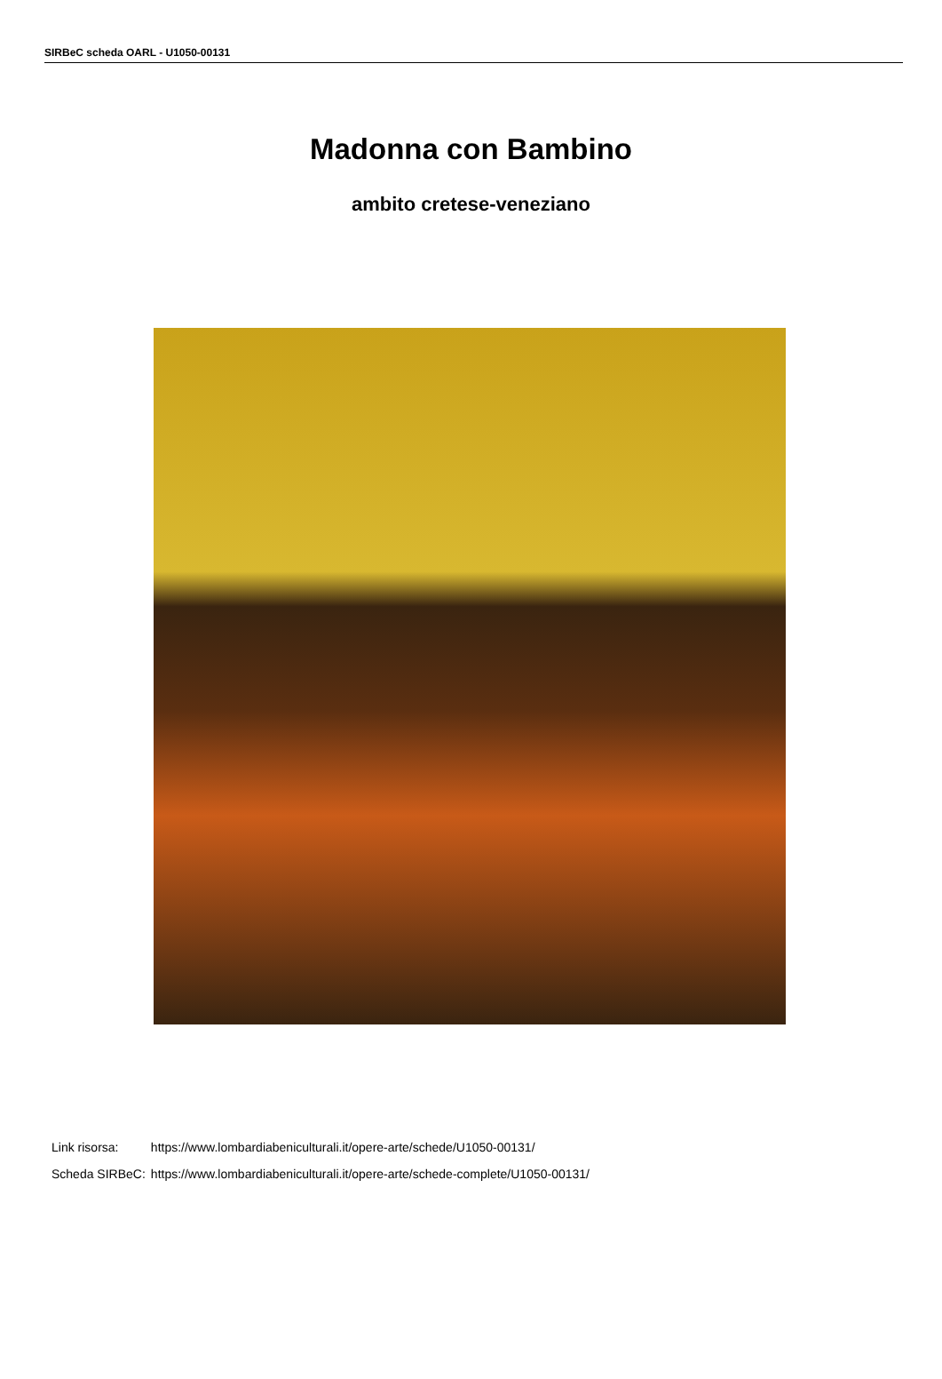SIRBeC scheda OARL - U1050-00131
Madonna con Bambino
ambito cretese-veneziano
| Link risorsa: | https://www.lombardiabeniculturali.it/opere-arte/schede/U1050-00131/ |
| Scheda SIRBeC: | https://www.lombardiabeniculturali.it/opere-arte/schede-complete/U1050-00131/ |